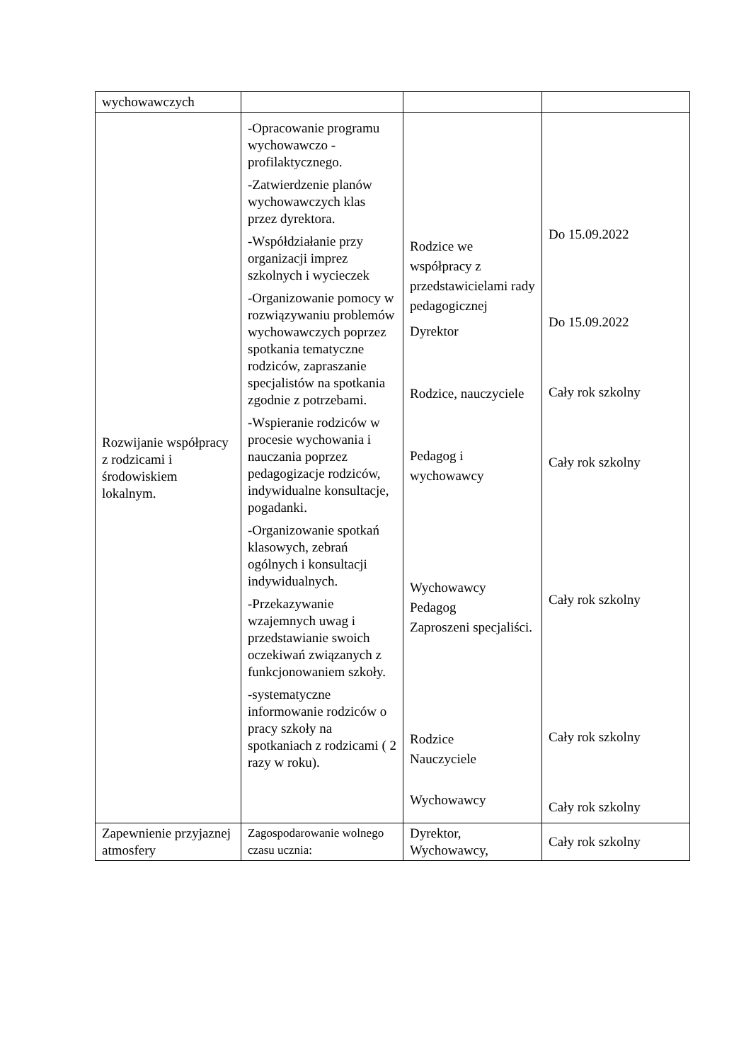| wychowawczych | | | |
| Rozwijanie współpracy z rodzicami i środowiskiem lokalnym. | -Opracowanie programu wychowawczo - profilaktycznego. -Zatwierdzenie planów wychowawczych klas przez dyrektora. -Współdziałanie przy organizacji imprez szkolnych i wycieczek -Organizowanie pomocy w rozwiązywaniu problemów wychowawczych poprzez spotkania tematyczne rodziców, zapraszanie specjalistów na spotkania zgodnie z potrzebami. -Wspieranie rodziców w procesie wychowania i nauczania poprzez pedagogizacje rodziców, indywidualne konsultacje, pogadanki. -Organizowanie spotkań klasowych, zebrań ogólnych i konsultacji indywidualnych. -Przekazywanie wzajemnych uwag i przedstawianie swoich oczekiwań związanych z funkcjonowaniem szkoły. -systematyczne informowanie rodziców o pracy szkoły na spotkaniach z rodzicami ( 2 razy w roku). | Rodzice we współpracy z przedstawicielami rady pedagogicznej Dyrektor Rodzice, nauczyciele Pedagog i wychowawcy Wychowawcy Pedagog Zaproszeni specjaliści. Rodzice Nauczyciele Wychowawcy | Do 15.09.2022 Do 15.09.2022 Cały rok szkolny Cały rok szkolny Cały rok szkolny Cały rok szkolny Cały rok szkolny |
| Zapewnienie przyjaznej atmosfery | Zagospodarowanie wolnego czasu ucznia: | Dyrektor, Wychowawcy, | Cały rok szkolny |